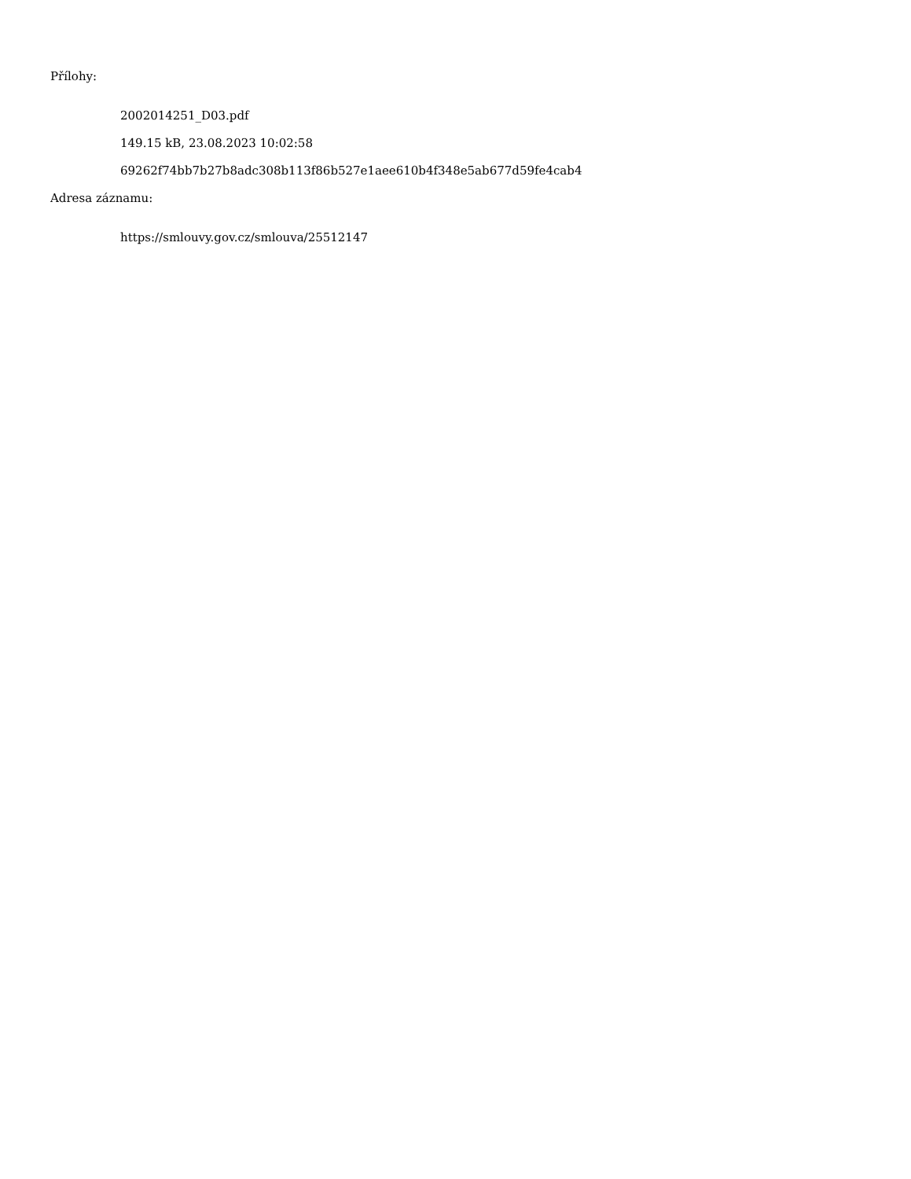Přílohy:
2002014251_D03.pdf
149.15 kB, 23.08.2023 10:02:58
69262f74bb7b27b8adc308b113f86b527e1aee610b4f348e5ab677d59fe4cab4
Adresa záznamu:
https://smlouvy.gov.cz/smlouva/25512147